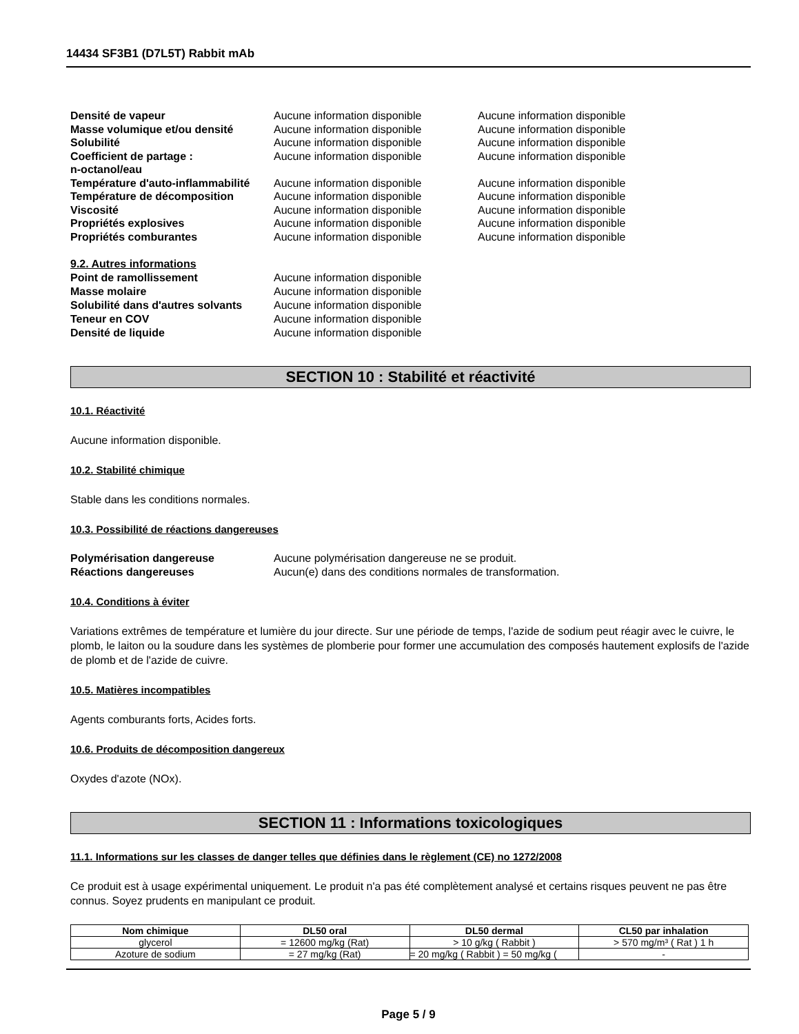14434 SF3B1 (D7L5T) Rabbit mAb
| Densité de vapeur | Aucune information disponible | Aucune information disponible |
| Masse volumique et/ou densité | Aucune information disponible | Aucune information disponible |
| Solubilité | Aucune information disponible | Aucune information disponible |
| Coefficient de partage : n-octanol/eau | Aucune information disponible | Aucune information disponible |
| Température d'auto-inflammabilité | Aucune information disponible | Aucune information disponible |
| Température de décomposition | Aucune information disponible | Aucune information disponible |
| Viscosité | Aucune information disponible | Aucune information disponible |
| Propriétés explosives | Aucune information disponible | Aucune information disponible |
| Propriétés comburantes | Aucune information disponible | Aucune information disponible |
| 9.2. Autres informations | |
| Point de ramollissement | Aucune information disponible |
| Masse molaire | Aucune information disponible |
| Solubilité dans d'autres solvants | Aucune information disponible |
| Teneur en COV | Aucune information disponible |
| Densité de liquide | Aucune information disponible |
SECTION 10 : Stabilité et réactivité
10.1. Réactivité
Aucune information disponible.
10.2. Stabilité chimique
Stable dans les conditions normales.
10.3. Possibilité de réactions dangereuses
| Polymérisation dangereuse | Aucune polymérisation dangereuse ne se produit. |
| Réactions dangereuses | Aucun(e) dans des conditions normales de transformation. |
10.4. Conditions à éviter
Variations extrêmes de température et lumière du jour directe. Sur une période de temps, l'azide de sodium peut réagir avec le cuivre, le plomb, le laiton ou la soudure dans les systèmes de plomberie pour former une accumulation des composés hautement explosifs de l'azide de plomb et de l'azide de cuivre.
10.5. Matières incompatibles
Agents comburants forts, Acides forts.
10.6. Produits de décomposition dangereux
Oxydes d'azote (NOx).
SECTION 11 : Informations toxicologiques
11.1. Informations sur les classes de danger telles que définies dans le règlement (CE) no 1272/2008
Ce produit est à usage expérimental uniquement. Le produit n'a pas été complètement analysé et certains risques peuvent ne pas être connus. Soyez prudents en manipulant ce produit.
| Nom chimique | DL50 oral | DL50 dermal | CL50 par inhalation |
| --- | --- | --- | --- |
| glycerol | = 12600 mg/kg (Rat) | > 10 g/kg ( Rabbit ) | > 570 mg/m³ ( Rat ) 1 h |
| Azoture de sodium | = 27 mg/kg (Rat) | = 20 mg/kg ( Rabbit ) = 50 mg/kg ( | - |
Page 5 / 9